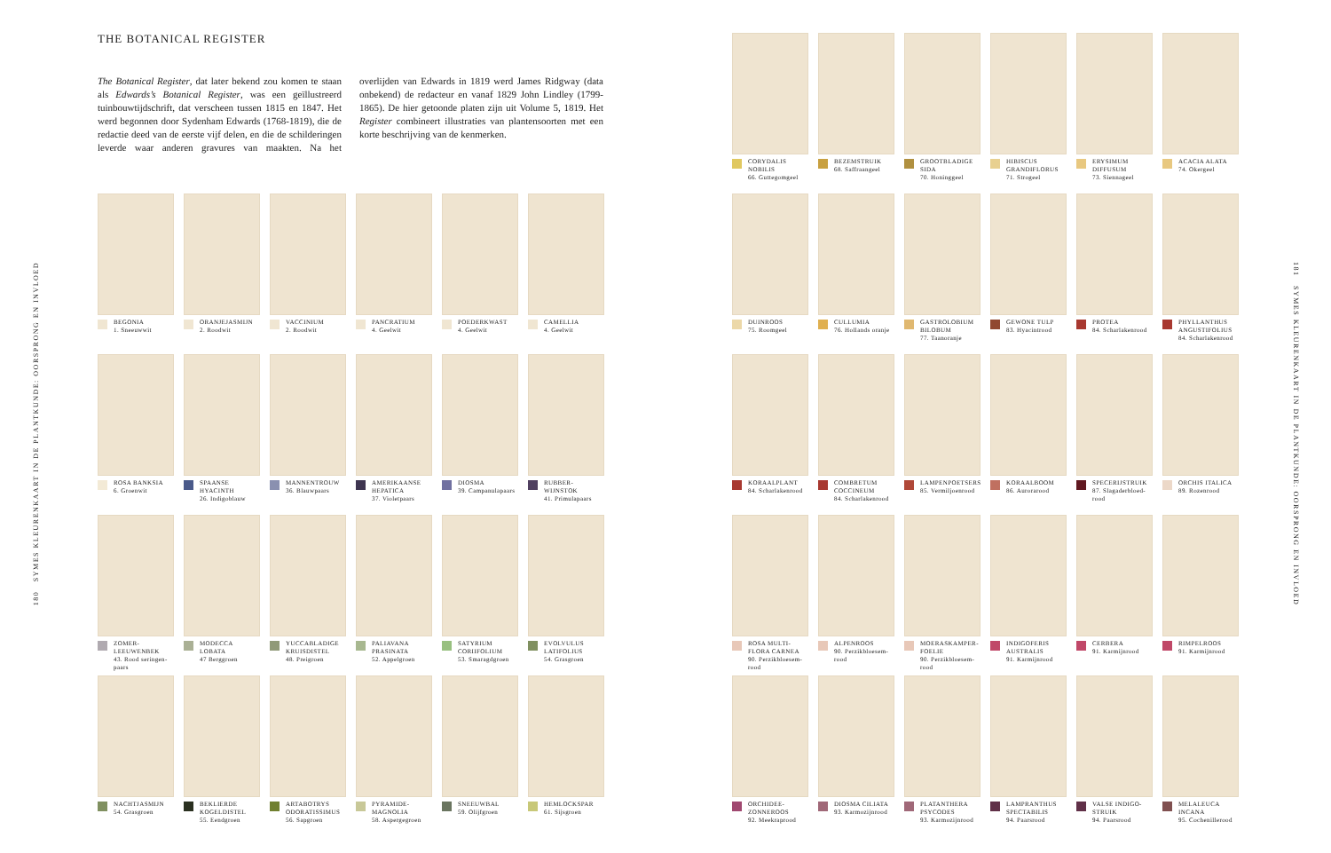180 SYMES KLEURENKAART IN DE PLANTKUNDE: OORSPRONG EN INVLOED
THE BOTANICAL REGISTER
The Botanical Register, dat later bekend zou komen te staan als Edwards’s Botanical Register, was een geïllustreerd tuinbouwtijdschrift, dat verscheen tussen 1815 en 1847. Het werd begonnen door Sydenham Edwards (1768-1819), die de redactie deed van de eerste vijf delen, en die de schilderingen leverde waar anderen gravures van maakten. Na het overlijden van Edwards in 1819 werd James Ridgway (data onbekend) de redacteur en vanaf 1829 John Lindley (1799-1865). De hier getoonde platen zijn uit Volume 5, 1819. Het Register combineert illustraties van plantensoorten met een korte beschrijving van de kenmerken.
BEGONIA
1. Sneeuwwit
ORANJEJASMIJN
2. Roodwit
VACCINIUM
2. Roodwit
PANCRATIUM
4. Geelwit
POEDERKWAST
4. Geelwit
CAMELLIA
4. Geelwit
ROSA BANKSIA
6. Groenwit
SPAANSE
HYACINTH
26. Indigoblauw
MANNENTROUW
36. Blauwpaars
AMERIKAANSE
HEPATICA
37. Violetpaars
DIOSMA
39. Campanulapaars
RUBBER-
WIJNSTOK
41. Primulapaars
ZOMER-
LEEUWENBEK
43. Rood seringen-
paars
MODECCA LOBATA
47 Berggroen
YUCCABLADIGE
KRUISDISTEL
48. Preigroen
PALIAVANA
PRASINATA
52. Appelgroen
SATYRIUM
CORIIFOLIUM
53. Smaragdgroen
EVOLVULUS
LATIFOLIUS
54. Grasgroen
NACHTJASMIJN
54. Grasgroen
BEKLIERDE
KOGELDISTEL
55. Eendgroen
ARTABOTRYS
ODORATISSIMUS
56. Sapgroen
PYRAMIDE-
MAGNOLIA
58. Aspergegroen
SNEEUWBAL
59. Olijfgroen
HEMLOCKSPAR
61. Sijsgroen
181 SYMES KLEURENKAART IN DE PLANTKUNDE: OORSPRONG EN INVLOED
CORYDALIS
NOBILIS
66. Guttegomgeel
BEZEMSTRUIK
68. Saffraangeel
GROOTBLADIGE
SIDA
70. Honinggeel
HIBISCUS
GRANDIFLORUS
71. Strogeel
ERYSIMUM
DIFFUSUM
73. Siennageel
ACACIA ALATA
74. Okergeel
DUINROOS
75. Roomgeel
CULLUMIA
76. Hollands oranje
GASTROLOBIUM
BILOBUM
77. Taanoranje
GEWONE TULP
83. Hyacintrood
PROTEA
84. Scharlakenrood
PHYLLANTHUS
ANGUSTIFOLIUS
84. Scharlakenrood
KORAALPLANT
84. Scharlakenrood
COMBRETUM
COCCINEUM
84. Scharlakenrood
LAMPENPOETSERS
85. Vermiljoenrood
KORAALBOOM
86. Aurorarood
SPECERIJSTRUIK
87. Slagaderbloed-
rood
ORCHIS ITALICA
89. Rozenrood
ROSA MULTI-
FLORA CARNEA
90. Perzikbloesem-
rood
ALPENROOS
90. Perzikbloesem-
rood
MOERASKAMPER-
FOELIE
90. Perzikbloesem-
rood
INDIGOFERIS
AUSTRALIS
91. Karmijnrood
CERBERA
91. Karmijnrood
RIMPELROOS
91. Karmijnrood
ORCHIDEE-
ZONNEROOS
92. Meekraprood
DIOSMA CILIATA
93. Karmozijnrood
PLATANTHERA
PSYCODES
93. Karmozijnrood
LAMPRANTHUS
SPECTABILIS
94. Paarsrood
VALSE INDIGO-
STRUIK
94. Paarsrood
MELALEUCA
INCANA
95. Cochenillerood